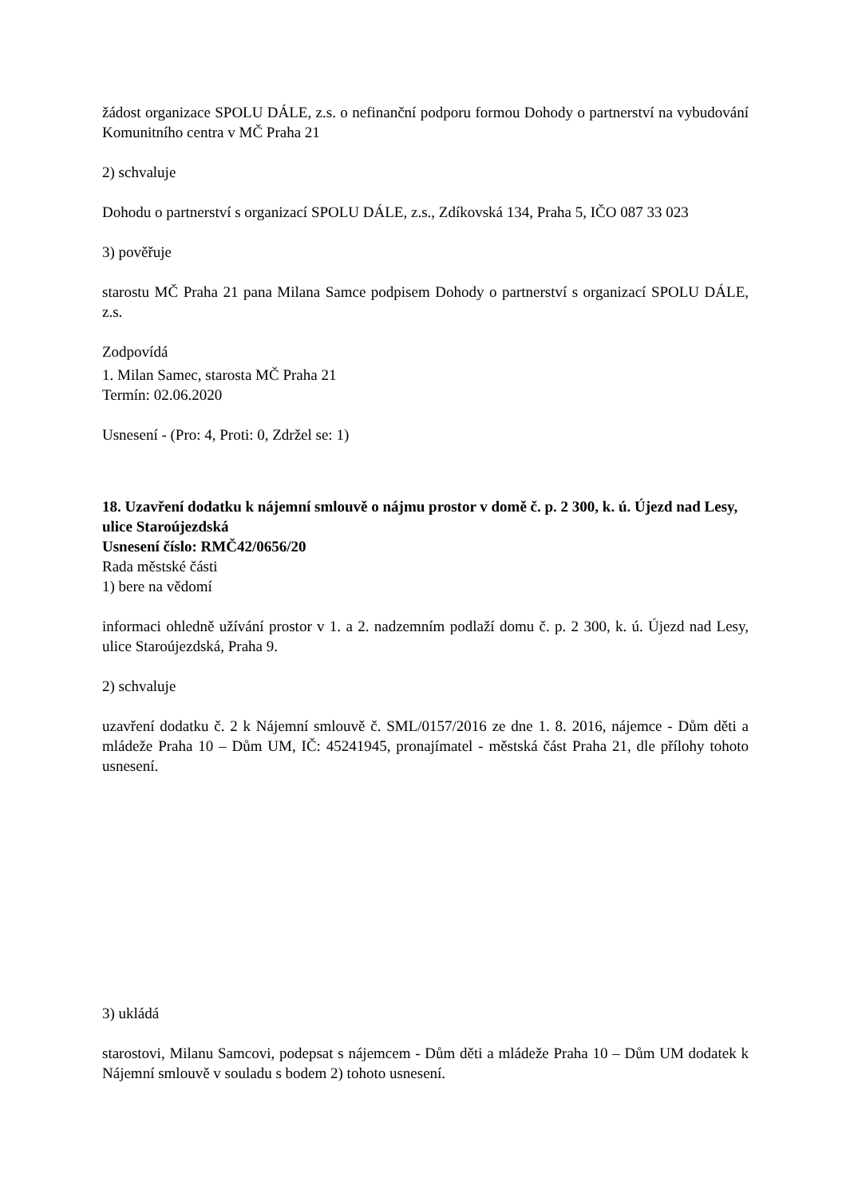žádost organizace SPOLU DÁLE, z.s. o nefinanční podporu formou Dohody o partnerství na vybudování Komunitního centra v MČ Praha 21
2) schvaluje
Dohodu o partnerství s organizací SPOLU DÁLE, z.s., Zdíkovská 134, Praha 5, IČO 087 33 023
3) pověřuje
starostu MČ Praha 21 pana Milana Samce podpisem Dohody o partnerství s organizací SPOLU DÁLE, z.s.
Zodpovídá
1. Milan Samec, starosta MČ Praha 21
Termín: 02.06.2020
Usnesení - (Pro: 4, Proti: 0, Zdržel se: 1)
18. Uzavření dodatku k nájemní smlouvě o nájmu prostor v domě č. p. 2 300, k. ú. Újezd nad Lesy, ulice Staroújezdská
Usnesení číslo: RMČ42/0656/20
Rada městské části
1) bere na vědomí
informaci ohledně užívání prostor v 1. a 2. nadzemním podlaží domu č. p. 2 300, k. ú. Újezd nad Lesy, ulice Staroújezdská, Praha 9.
2) schvaluje
uzavření dodatku č. 2 k Nájemní smlouvě č. SML/0157/2016 ze dne 1. 8. 2016, nájemce - Dům děti a mládeže Praha 10 – Dům UM, IČ: 45241945, pronajímatel - městská část Praha 21, dle přílohy tohoto usnesení.
3) ukládá
starostovi, Milanu Samcovi, podepsat s nájemcem - Dům děti a mládeže Praha 10 – Dům UM dodatek k Nájemní smlouvě v souladu s bodem 2) tohoto usnesení.